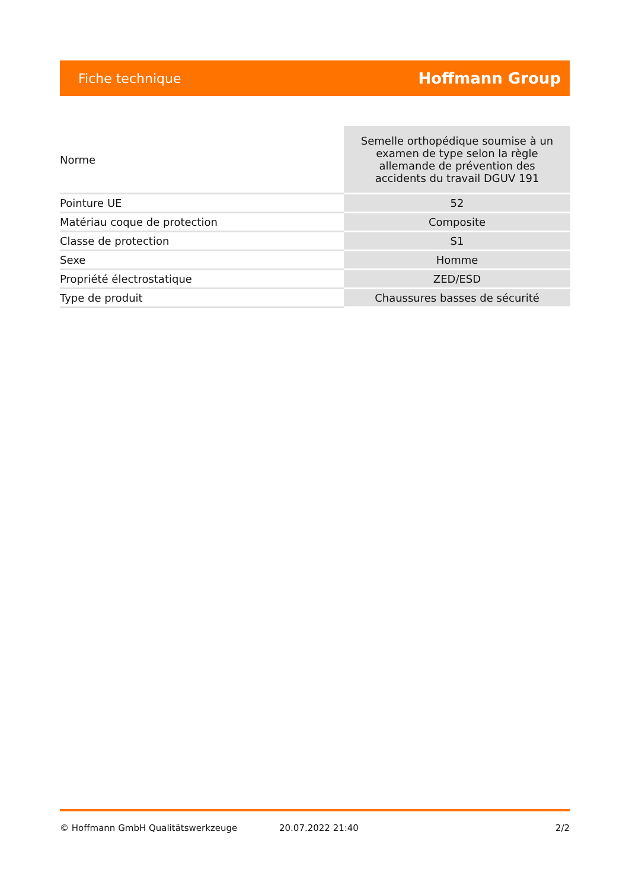Fiche technique Hoffmann Group
| Norme | Semelle orthopédique soumise à un examen de type selon la règle allemande de prévention des accidents du travail DGUV 191 |
| Pointure UE | 52 |
| Matériau coque de protection | Composite |
| Classe de protection | S1 |
| Sexe | Homme |
| Propriété électrostatique | ZED/ESD |
| Type de produit | Chaussures basses de sécurité |
© Hoffmann GmbH Qualitätswerkzeuge 20.07.2022 21:40 2/2